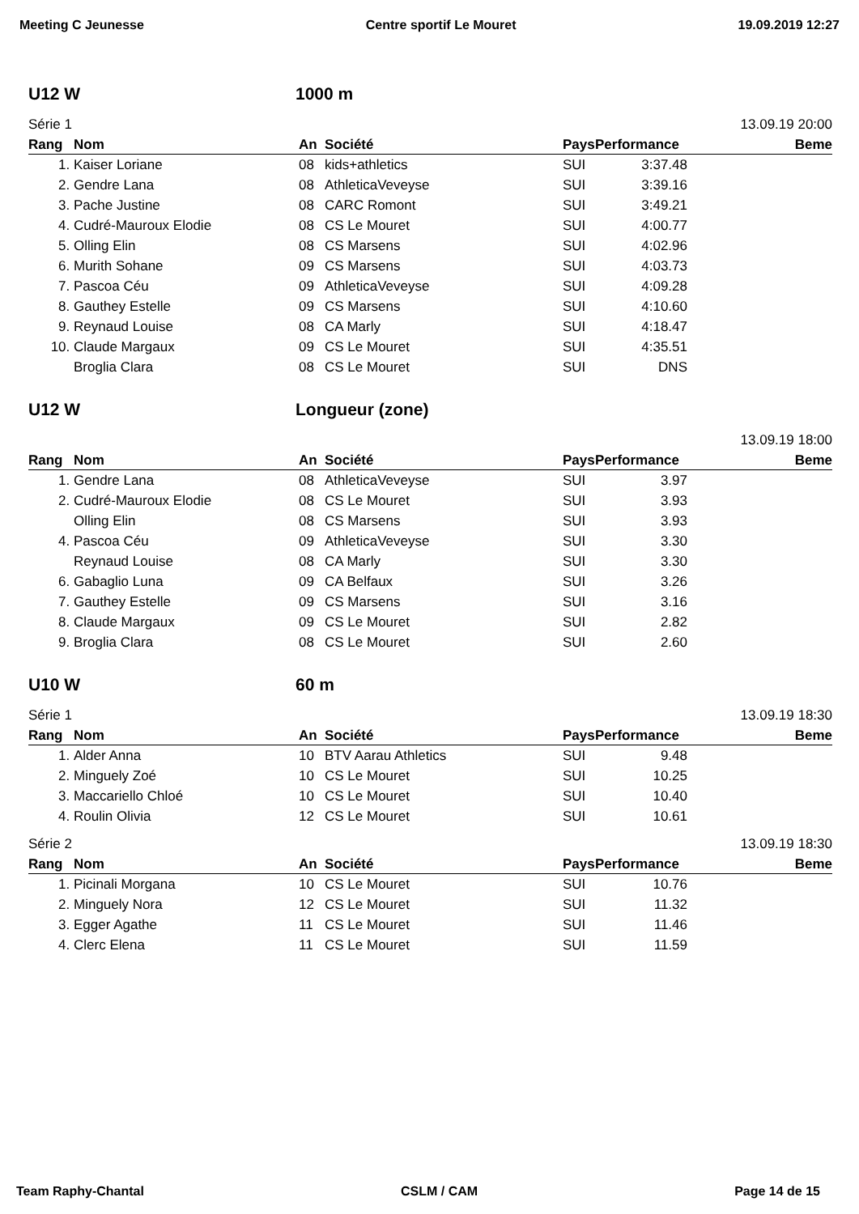Meeting C Jeunesse Centre sportif Le Mouret 19.09.2019 12:27
U12 W 1000 m
Série 1 13.09.19 20:00
| Rang | Nom | An | Société | Pays | Performance | Beme |
| --- | --- | --- | --- | --- | --- | --- |
| 1. | Kaiser Loriane | 08 | kids+athletics | SUI | 3:37.48 | |
| 2. | Gendre Lana | 08 | AthleticaVeveyse | SUI | 3:39.16 | |
| 3. | Pache Justine | 08 | CARC Romont | SUI | 3:49.21 | |
| 4. | Cudré-Mauroux Elodie | 08 | CS Le Mouret | SUI | 4:00.77 | |
| 5. | Olling Elin | 08 | CS Marsens | SUI | 4:02.96 | |
| 6. | Murith Sohane | 09 | CS Marsens | SUI | 4:03.73 | |
| 7. | Pascoa Céu | 09 | AthleticaVeveyse | SUI | 4:09.28 | |
| 8. | Gauthey Estelle | 09 | CS Marsens | SUI | 4:10.60 | |
| 9. | Reynaud Louise | 08 | CA Marly | SUI | 4:18.47 | |
| 10. | Claude Margaux | 09 | CS Le Mouret | SUI | 4:35.51 | |
| | Broglia Clara | 08 | CS Le Mouret | SUI | DNS | |
U12 W Longueur (zone)
13.09.19 18:00
| Rang | Nom | An | Société | Pays | Performance | Beme |
| --- | --- | --- | --- | --- | --- | --- |
| 1. | Gendre Lana | 08 | AthleticaVeveyse | SUI | 3.97 | |
| 2. | Cudré-Mauroux Elodie | 08 | CS Le Mouret | SUI | 3.93 | |
| | Olling Elin | 08 | CS Marsens | SUI | 3.93 | |
| 4. | Pascoa Céu | 09 | AthleticaVeveyse | SUI | 3.30 | |
| | Reynaud Louise | 08 | CA Marly | SUI | 3.30 | |
| 6. | Gabaglio Luna | 09 | CA Belfaux | SUI | 3.26 | |
| 7. | Gauthey Estelle | 09 | CS Marsens | SUI | 3.16 | |
| 8. | Claude Margaux | 09 | CS Le Mouret | SUI | 2.82 | |
| 9. | Broglia Clara | 08 | CS Le Mouret | SUI | 2.60 | |
U10 W 60 m
Série 1 13.09.19 18:30
| Rang | Nom | An | Société | Pays | Performance | Beme |
| --- | --- | --- | --- | --- | --- | --- |
| 1. | Alder Anna | 10 | BTV Aarau Athletics | SUI | 9.48 | |
| 2. | Minguely Zoé | 10 | CS Le Mouret | SUI | 10.25 | |
| 3. | Maccariello Chloé | 10 | CS Le Mouret | SUI | 10.40 | |
| 4. | Roulin Olivia | 12 | CS Le Mouret | SUI | 10.61 | |
Série 2 13.09.19 18:30
| Rang | Nom | An | Société | Pays | Performance | Beme |
| --- | --- | --- | --- | --- | --- | --- |
| 1. | Picinali Morgana | 10 | CS Le Mouret | SUI | 10.76 | |
| 2. | Minguely Nora | 12 | CS Le Mouret | SUI | 11.32 | |
| 3. | Egger Agathe | 11 | CS Le Mouret | SUI | 11.46 | |
| 4. | Clerc Elena | 11 | CS Le Mouret | SUI | 11.59 | |
Team Raphy-Chantal CSLM / CAM Page 14 de 15